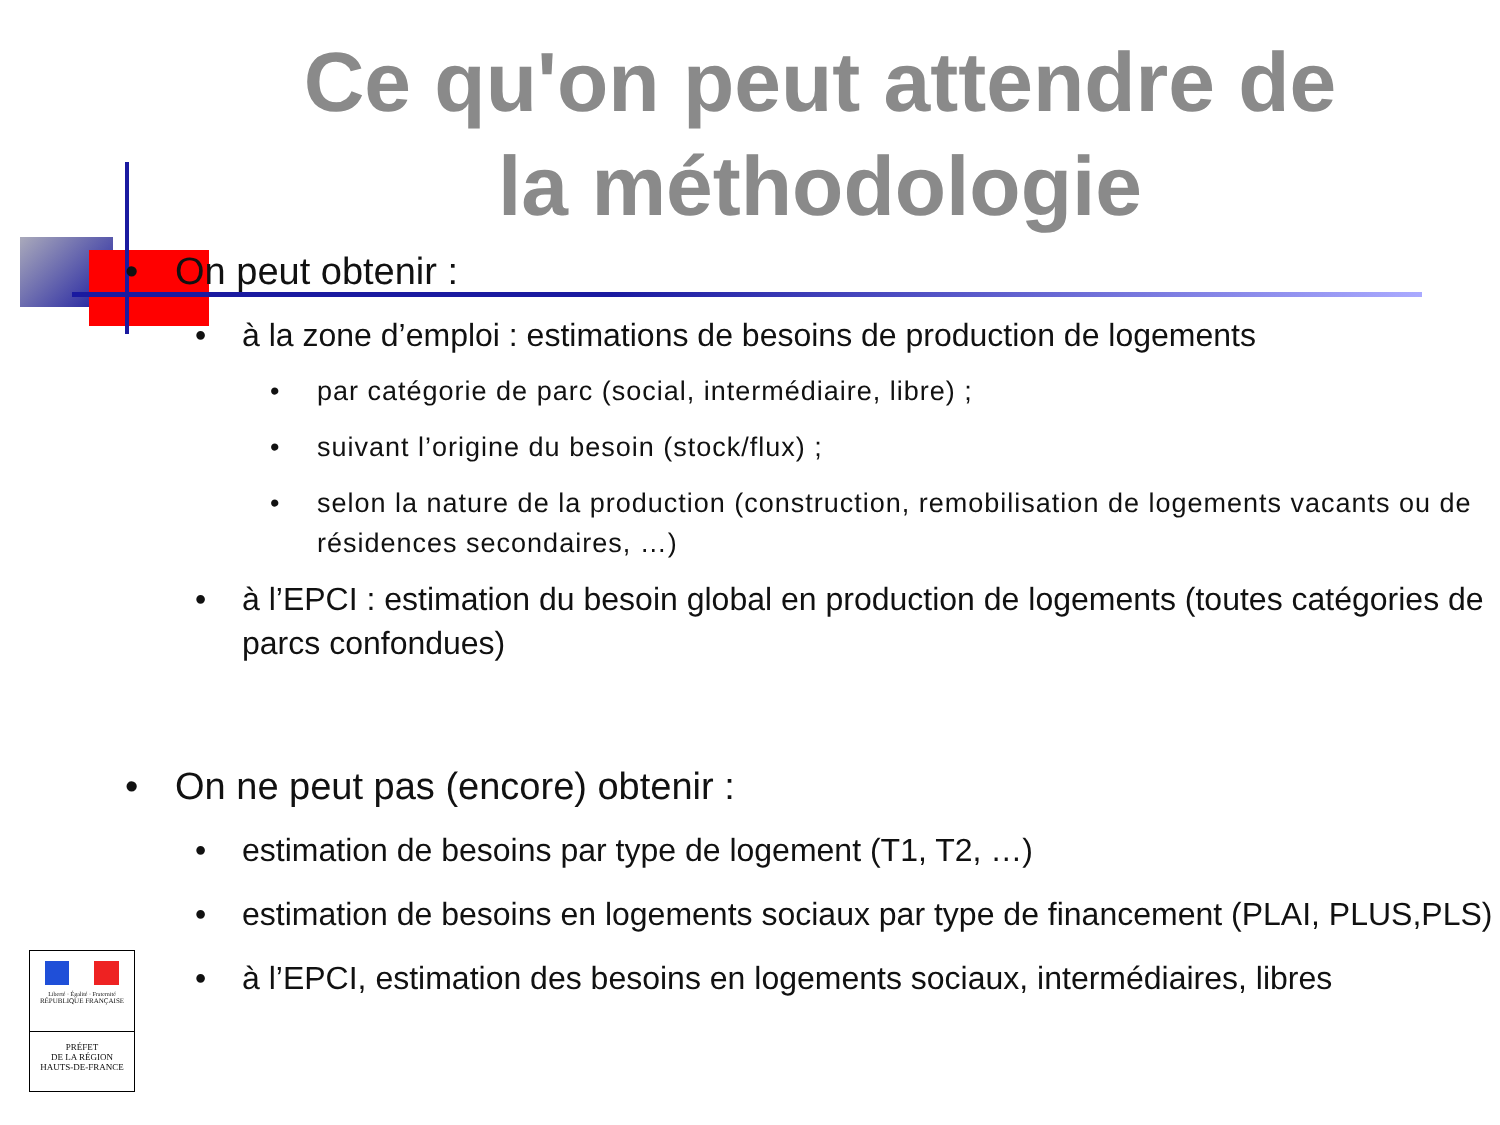Ce qu'on peut attendre de la méthodologie
• On peut obtenir :
• à la zone d’emploi : estimations de besoins de production de logements
• par catégorie de parc (social, intermédiaire, libre) ;
• suivant l’origine du besoin (stock/flux) ;
• selon la nature de la production (construction, remobilisation de logements vacants ou de résidences secondaires, …)
• à l’EPCI : estimation du besoin global en production de logements (toutes catégories de parcs confondues)
• On ne peut pas (encore) obtenir :
• estimation de besoins par type de logement (T1, T2, …)
• estimation de besoins en logements sociaux par type de financement (PLAI, PLUS,PLS)
• à l’EPCI, estimation des besoins en logements sociaux, intermédiaires, libres
Liberté · Égalité · Fraternité
RÉPUBLIQUE FRANÇAISE
PRÉFET
DE LA RÉGION
HAUTS-DE-FRANCE